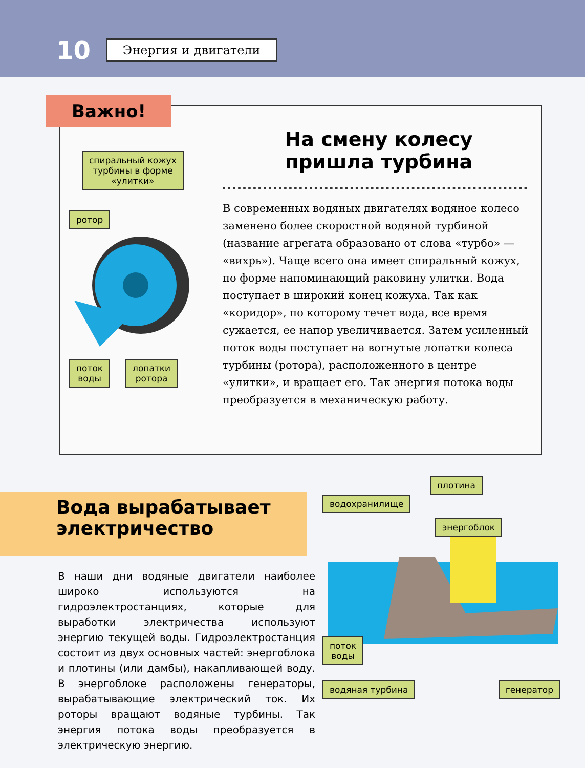10 Энергия и двигатели
Важно!
спиральный кожух
турбины в форме
«улитки»
ротор
поток
воды
лопатки
ротора
На смену колесу пришла турбина
В современных водяных двигателях водяное колесо заменено более скоростной водяной турбиной (название агрегата образовано от слова «турбо» — «вихрь»). Чаще всего она имеет спиральный кожух, по форме напоминающий раковину улитки. Вода поступает в широкий конец кожуха. Так как «коридор», по которому течет вода, все время сужается, ее напор увеличивается. Затем усиленный поток воды поступает на вогнутые лопатки колеса турбины (ротора), расположенного в центре «улитки», и вращает его. Так энергия потока воды преобразуется в механическую работу.
Вода вырабатывает
электричество
В наши дни водяные двигатели наиболее широко используются на гидроэлектростанциях, которые для выработки электричества используют энергию текущей воды. Гидроэлектростанция состоит из двух основных частей: энергоблока и плотины (или дамбы), накапливающей воду. В энергоблоке расположены генераторы, вырабатывающие электрический ток. Их роторы вращают водяные турбины. Так энергия потока воды преобразуется в электрическую энергию.
плотина
водохранилище
энергоблок
поток
воды
водяная турбина генератор